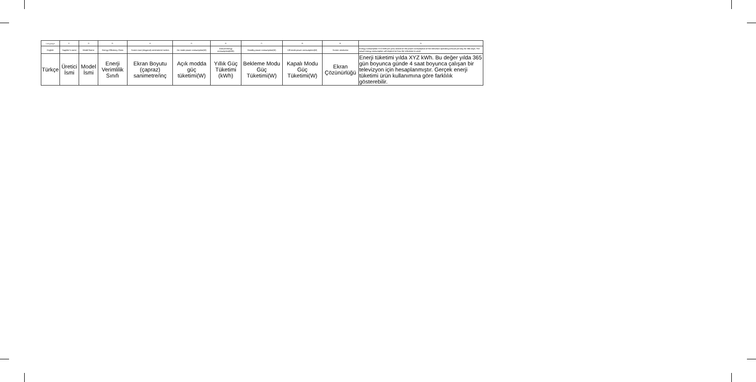| Language | ① | ② | ③ | ④ | ⑤ | ⑥ | ⑦ | ⑧ | ⑨ | ⑩ |
| --- | --- | --- | --- | --- | --- | --- | --- | --- | --- | --- |
| English | Supplier's name | Model Name | Energy Efficiency Class | Screen size (diagonal) centimetres/ inches | On mode power consumption(W) | Annual energy consumption(kWh) | Standby power consumption(W) | Off mode power consumption(W) | Screen resolution | Energy consumption XYZ kWh per year, based on the power consumption of the television operating 4 hours per day for 365 days. The actual energy consumption will depend on how the television is used. |
| Türkçe | Üretici İsmi | Model İsmi | Enerji Verimlilik Sınıfı | Ekran Boyutu (çapraz) sanimetre/inç | Açık modda güç tüketimi(W) | Yıllık Güç Tüketimi (kWh) | Bekleme Modu Güç Tüketimi(W) | Kapalı Modu Güç Tüketimi(W) | Ekran Çözünürlüğü | Enerji tüketimi yılda XYZ kWh. Bu değer yılda 365 gün boyunca günde 4 saat boyunca çalışan bir televizyon için hesaplanmıştır. Gerçek enerji tüketimi ürün kullanımına göre farklılık gösterebilir. |